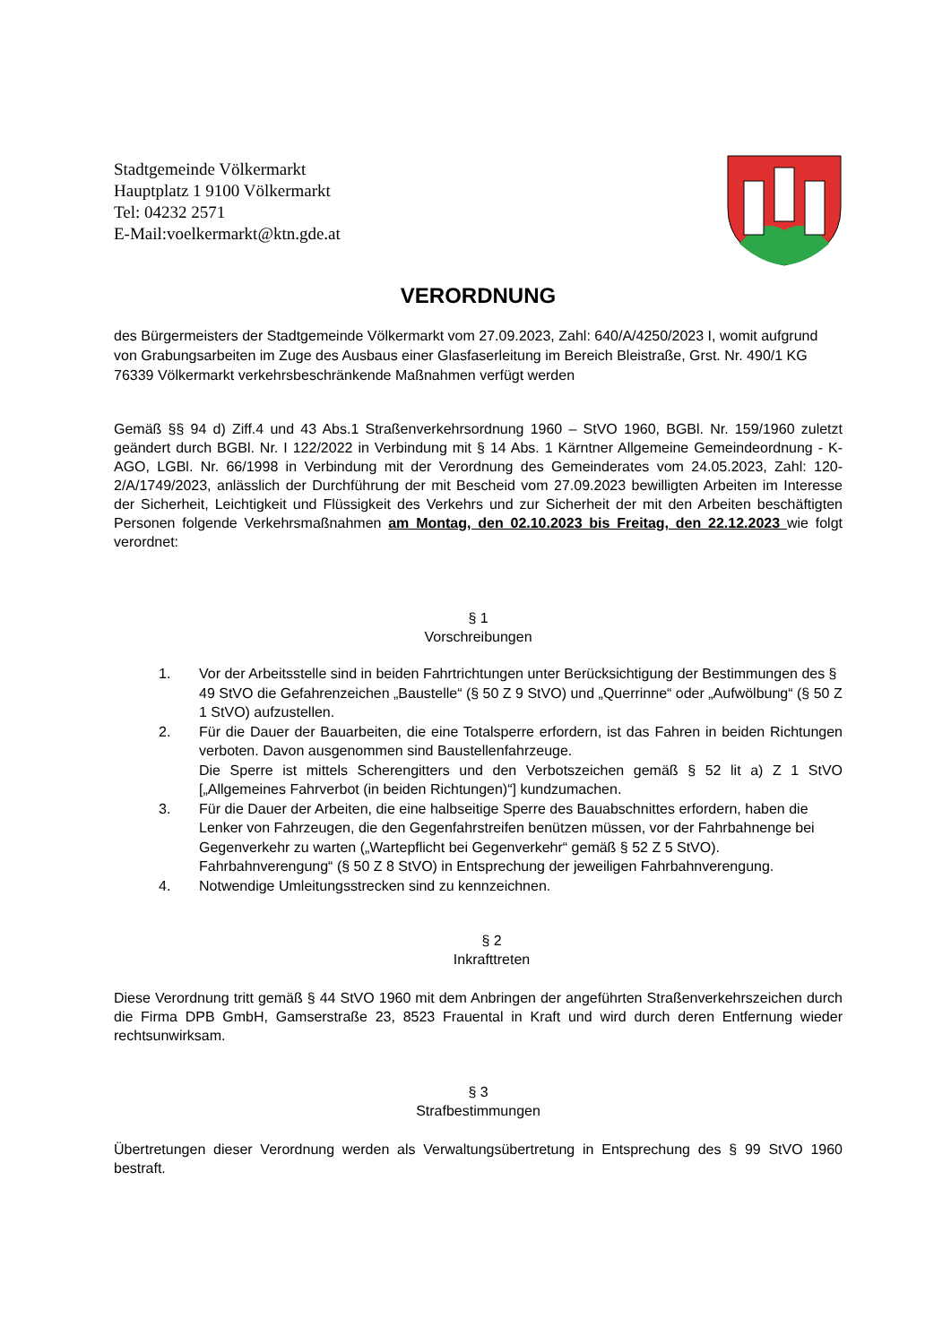Stadtgemeinde Völkermarkt
Hauptplatz 1 9100 Völkermarkt
Tel: 04232 2571
E-Mail:voelkermarkt@ktn.gde.at
VERORDNUNG
des Bürgermeisters der Stadtgemeinde Völkermarkt vom 27.09.2023, Zahl: 640/A/4250/2023 I, womit aufgrund von Grabungsarbeiten im Zuge des Ausbaus einer Glasfaserleitung im Bereich Bleistraße, Grst. Nr. 490/1 KG 76339 Völkermarkt verkehrsbeschränkende Maßnahmen verfügt werden
Gemäß §§ 94 d) Ziff.4 und 43 Abs.1 Straßenverkehrsordnung 1960 – StVO 1960, BGBl. Nr. 159/1960 zuletzt geändert durch BGBl. Nr. I 122/2022 in Verbindung mit § 14 Abs. 1 Kärntner Allgemeine Gemeindeordnung - K-AGO, LGBl. Nr. 66/1998 in Verbindung mit der Verordnung des Gemeinderates vom 24.05.2023, Zahl: 120-2/A/1749/2023, anlässlich der Durchführung der mit Bescheid vom 27.09.2023 bewilligten Arbeiten im Interesse der Sicherheit, Leichtigkeit und Flüssigkeit des Verkehrs und zur Sicherheit der mit den Arbeiten beschäftigten Personen folgende Verkehrsmaßnahmen am Montag, den 02.10.2023 bis Freitag, den 22.12.2023 wie folgt verordnet:
§ 1
Vorschreibungen
1. Vor der Arbeitsstelle sind in beiden Fahrtrichtungen unter Berücksichtigung der Bestimmungen des § 49 StVO die Gefahrenzeichen „Baustelle“ (§ 50 Z 9 StVO) und „Querrinne“ oder „Aufwölbung“ (§ 50 Z 1 StVO) aufzustellen.
2. Für die Dauer der Bauarbeiten, die eine Totalsperre erfordern, ist das Fahren in beiden Richtungen verboten. Davon ausgenommen sind Baustellenfahrzeuge.
Die Sperre ist mittels Scherengitters und den Verbotszeichen gemäß § 52 lit a) Z 1 StVO [„Allgemeines Fahrverbot (in beiden Richtungen)“] kundzumachen.
3. Für die Dauer der Arbeiten, die eine halbseitige Sperre des Bauabschnittes erfordern, haben die Lenker von Fahrzeugen, die den Gegenfahrstreifen benützen müssen, vor der Fahrbahnenge bei Gegenverkehr zu warten („Wartepflicht bei Gegenverkehr“ gemäß § 52 Z 5 StVO). Fahrbahnverengung“ (§ 50 Z 8 StVO) in Entsprechung der jeweiligen Fahrbahnverengung.
4. Notwendige Umleitungsstrecken sind zu kennzeichnen.
§ 2
Inkrafttreten
Diese Verordnung tritt gemäß § 44 StVO 1960 mit dem Anbringen der angeführten Straßenverkehrszeichen durch die Firma DPB GmbH, Gamserstraße 23, 8523 Frauental in Kraft und wird durch deren Entfernung wieder rechtsunwirksam.
§ 3
Strafbestimmungen
Übertretungen dieser Verordnung werden als Verwaltungsübertretung in Entsprechung des § 99 StVO 1960 bestraft.